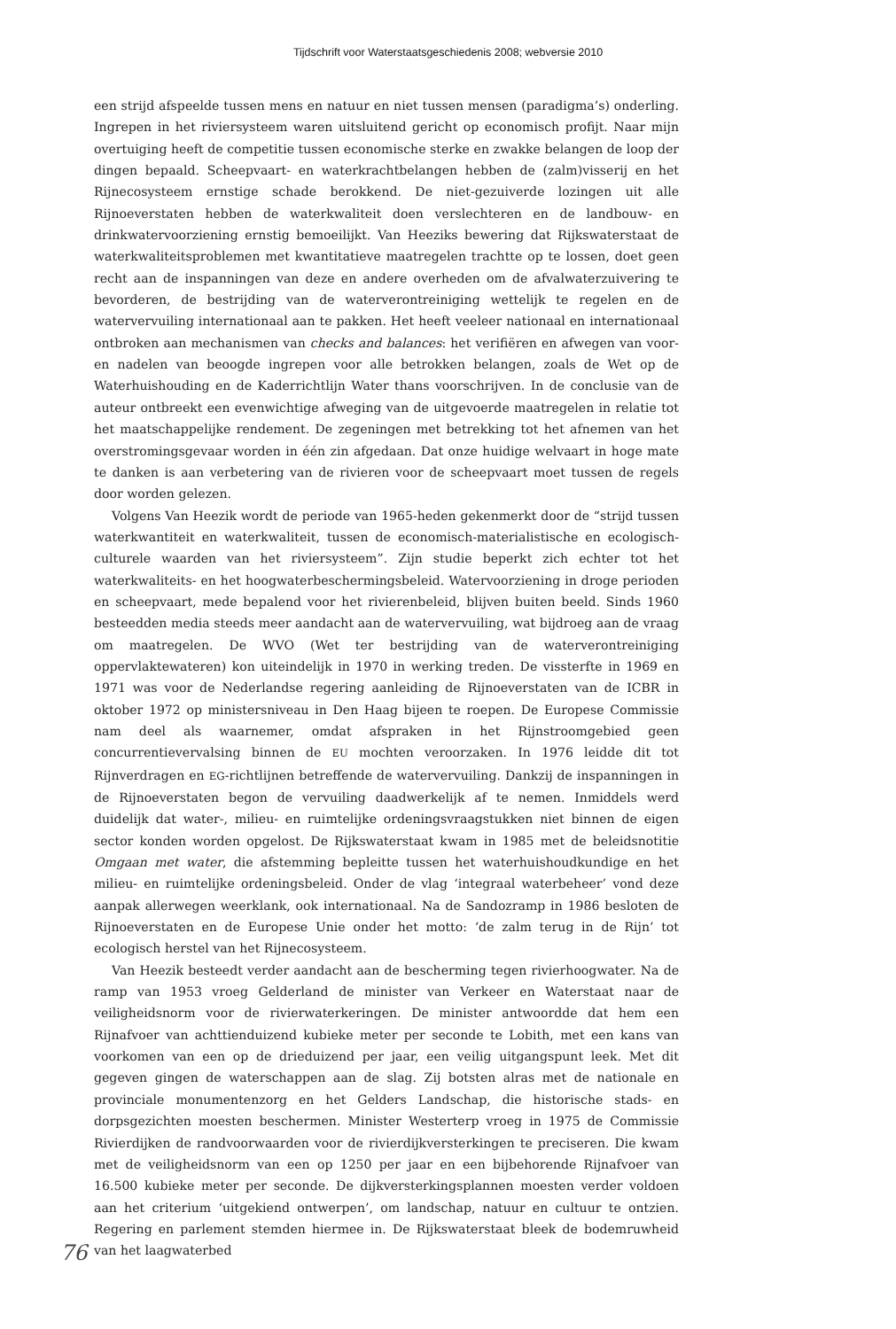Tijdschrift voor Waterstaatsgeschiedenis 2008; webversie 2010
een strijd afspeelde tussen mens en natuur en niet tussen mensen (paradigma’s) onderling. Ingrepen in het riviersysteem waren uitsluitend gericht op economisch profijt. Naar mijn overtuiging heeft de competitie tussen economische sterke en zwakke belangen de loop der dingen bepaald. Scheepvaart- en waterkrachtbelangen hebben de (zalm)visserij en het Rijnecosysteem ernstige schade berokkend. De niet-gezuiverde lozingen uit alle Rijnoeverstaten hebben de waterkwaliteit doen verslechteren en de landbouw- en drinkwatervoorziening ernstig bemoeilijkt. Van Heeziks bewering dat Rijkswaterstaat de waterkwaliteitsproblemen met kwantitatieve maatregelen trachtte op te lossen, doet geen recht aan de inspanningen van deze en andere overheden om de afvalwaterzuivering te bevorderen, de bestrijding van de waterverontreiniging wettelijk te regelen en de watervervuiling internationaal aan te pakken. Het heeft veeleer nationaal en internationaal ontbroken aan mechanismen van checks and balances: het verifiëren en afwegen van voor- en nadelen van beoogde ingrepen voor alle betrokken belangen, zoals de Wet op de Waterhuishouding en de Kaderrichtlijn Water thans voorschrijven. In de conclusie van de auteur ontbreekt een evenwichtige afweging van de uitgevoerde maatregelen in relatie tot het maatschappelijke rendement. De zegeningen met betrekking tot het afnemen van het overstromingsgevaar worden in één zin afgedaan. Dat onze huidige welvaart in hoge mate te danken is aan verbetering van de rivieren voor de scheepvaart moet tussen de regels door worden gelezen.
Volgens Van Heezik wordt de periode van 1965-heden gekenmerkt door de “strijd tussen waterkwantiteit en waterkwaliteit, tussen de economisch-materialistische en ecologisch-culturele waarden van het riviersysteem”. Zijn studie beperkt zich echter tot het waterkwaliteits- en het hoogwaterbeschermingsbeleid. Watervoorziening in droge perioden en scheepvaart, mede bepalend voor het rivierenbeleid, blijven buiten beeld. Sinds 1960 besteedden media steeds meer aandacht aan de watervervuiling, wat bijdroeg aan de vraag om maatregelen. De WVO (Wet ter bestrijding van de waterverontreiniging oppervlaktewateren) kon uiteindelijk in 1970 in werking treden. De vissterfte in 1969 en 1971 was voor de Nederlandse regering aanleiding de Rijnoeverstaten van de ICBR in oktober 1972 op ministersniveau in Den Haag bijeen te roepen. De Europese Commissie nam deel als waarnemer, omdat afspraken in het Rijnstroomgebied geen concurrentievervalsing binnen de EU mochten veroorzaken. In 1976 leidde dit tot Rijnverdragen en EG-richtlijnen betreffende de watervervuiling. Dankzij de inspanningen in de Rijnoeverstaten begon de vervuiling daadwerkelijk af te nemen. Inmiddels werd duidelijk dat water-, milieu- en ruimtelijke ordeningsvraagstukken niet binnen de eigen sector konden worden opgelost. De Rijkswaterstaat kwam in 1985 met de beleidsnotitie Omgaan met water, die afstemming bepleitte tussen het waterhuishoudkundige en het milieu- en ruimtelijke ordeningsbeleid. Onder de vlag ‘integraal waterbeheer’ vond deze aanpak allerwegen weerklank, ook internationaal. Na de Sandozramp in 1986 besloten de Rijnoeverstaten en de Europese Unie onder het motto: ‘de zalm terug in de Rijn’ tot ecologisch herstel van het Rijnecosysteem.
Van Heezik besteedt verder aandacht aan de bescherming tegen rivierhoogwater. Na de ramp van 1953 vroeg Gelderland de minister van Verkeer en Waterstaat naar de veiligheidsnorm voor de rivierwaterkeringen. De minister antwoordde dat hem een Rijnafvoer van achttienduizend kubieke meter per seconde te Lobith, met een kans van voorkomen van een op de drieduizend per jaar, een veilig uitgangspunt leek. Met dit gegeven gingen de waterschappen aan de slag. Zij botsten alras met de nationale en provinciale monumentenzorg en het Gelders Landschap, die historische stads- en dorpsgezichten moesten beschermen. Minister Westerterp vroeg in 1975 de Commissie Rivierdijken de randvoorwaarden voor de rivierdijkversterkingen te preciseren. Die kwam met de veiligheidsnorm van een op 1250 per jaar en een bijbehorende Rijnafvoer van 16.500 kubieke meter per seconde. De dijkversterkingsplannen moesten verder voldoen aan het criterium ‘uitgekiend ontwerpen’, om landschap, natuur en cultuur te ontzien. Regering en parlement stemden hiermee in. De Rijkswaterstaat bleek de bodemruwheid van het laagwaterbed
76